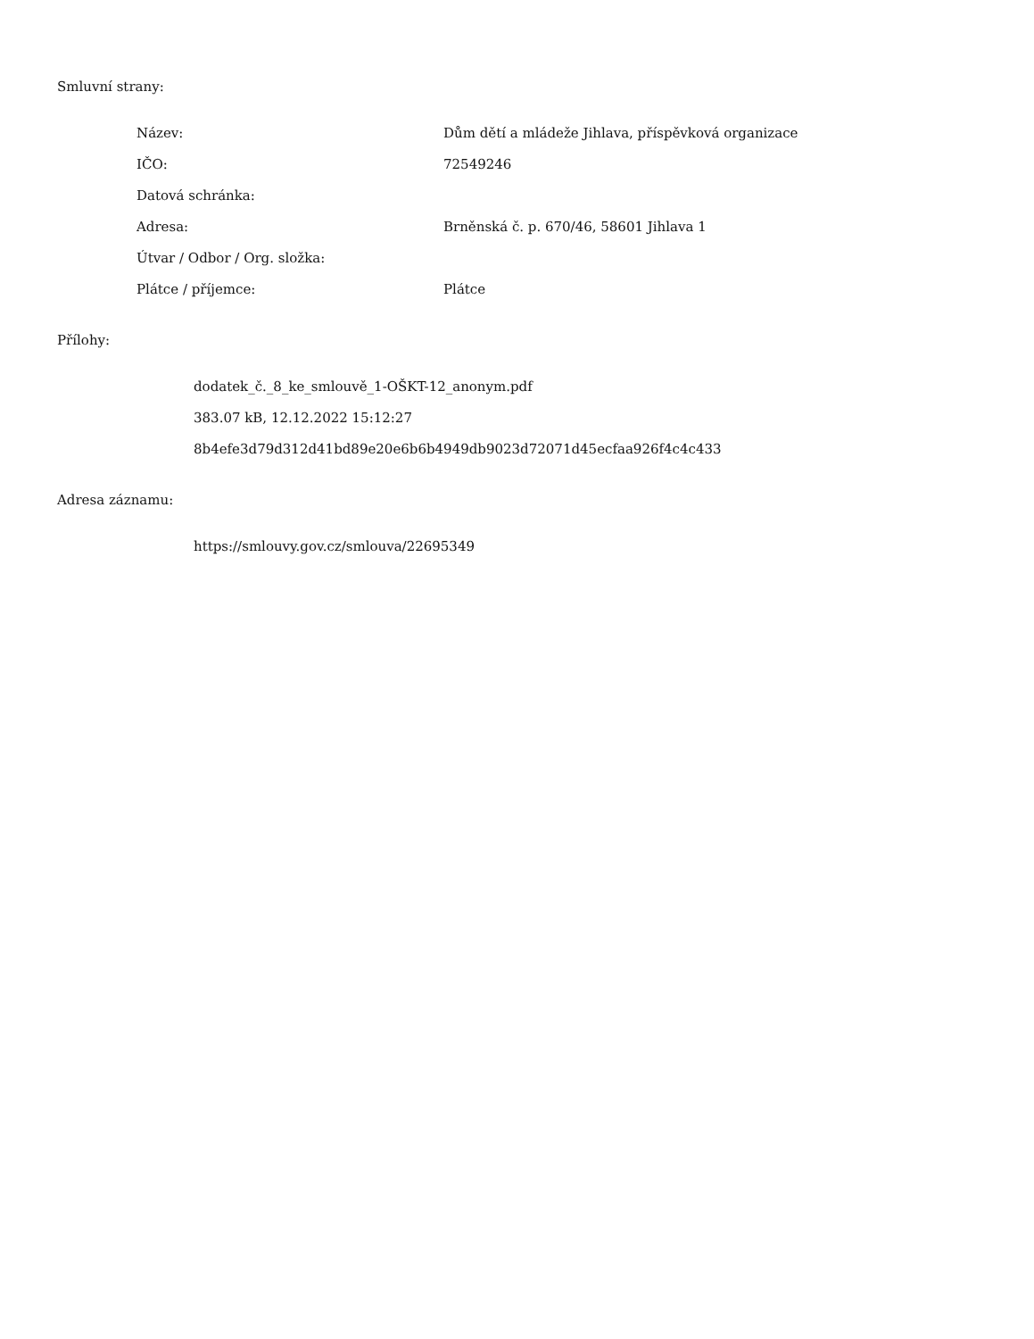Smluvní strany:
| Název: | Dům dětí a mládeže Jihlava, příspěvková organizace |
| IČO: | 72549246 |
| Datová schránka: | |
| Adresa: | Brněnská č. p. 670/46, 58601 Jihlava 1 |
| Útvar / Odbor / Org. složka: | |
| Plátce / příjemce: | Plátce |
Přílohy:
dodatek_č._8_ke_smlouvě_1-OŠKT-12_anonym.pdf
383.07 kB, 12.12.2022 15:12:27
8b4efe3d79d312d41bd89e20e6b6b4949db9023d72071d45ecfaa926f4c4c433
Adresa záznamu:
https://smlouvy.gov.cz/smlouva/22695349